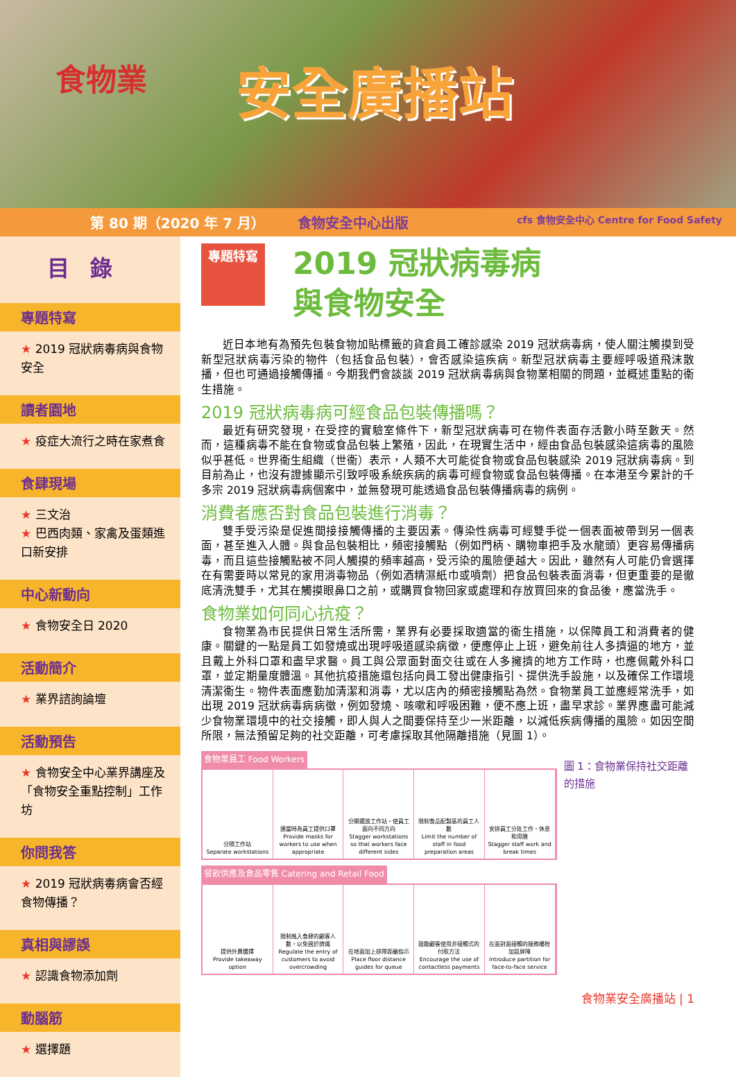食物業
安全廣播站
第 80 期（2020 年 7 月） 食物安全中心出版 cfs 食物安全中心 Centre for Food Safety
目錄
專題特寫
★ 2019 冠狀病毒病與食物安全
讀者園地
★ 疫症大流行之時在家煮食
食肆現場
★ 三文治
★ 巴西肉類、家禽及蛋類進口新安排
中心新動向
★ 食物安全日 2020
活動簡介
★ 業界諮詢論壇
活動預告
★ 食物安全中心業界講座及「食物安全重點控制」工作坊
你問我答
★ 2019 冠狀病毒病會否經食物傳播？
真相與謬誤
★ 認識食物添加劑
動腦筋
★ 選擇題
專題特寫 2019 冠狀病毒病
與食物安全
近日本地有為預先包裝食物加貼標籤的貨倉員工確診感染 2019 冠狀病毒病，使人關注觸摸到受新型冠狀病毒污染的物件（包括食品包裝），會否感染這疾病。新型冠狀病毒主要經呼吸道飛沫散播，但也可通過接觸傳播。今期我們會談談 2019 冠狀病毒病與食物業相關的問題，並概述重點的衞生措施。
2019 冠狀病毒病可經食品包裝傳播嗎？
最近有研究發現，在受控的實驗室條件下，新型冠狀病毒可在物件表面存活數小時至數天。然而，這種病毒不能在食物或食品包裝上繁殖，因此，在現實生活中，經由食品包裝感染這病毒的風險似乎甚低。世界衞生組織（世衞）表示，人類不大可能從食物或食品包裝感染 2019 冠狀病毒病。到目前為止，也沒有證據顯示引致呼吸系統疾病的病毒可經食物或食品包裝傳播。在本港至今累計的千多宗 2019 冠狀病毒病個案中，並無發現可能透過食品包裝傳播病毒的病例。
消費者應否對食品包裝進行消毒？
雙手受污染是促進間接接觸傳播的主要因素。傳染性病毒可經雙手從一個表面被帶到另一個表面，甚至進入人體。與食品包裝相比，頻密接觸點（例如門柄、購物車把手及水龍頭）更容易傳播病毒，而且這些接觸點被不同人觸摸的頻率越高，受污染的風險便越大。因此，雖然有人可能仍會選擇在有需要時以常見的家用消毒物品（例如酒精濕紙巾或噴劑）把食品包裝表面消毒，但更重要的是徹底清洗雙手，尤其在觸摸眼鼻口之前，或購買食物回家或處理和存放買回來的食品後，應當洗手。
食物業如何同心抗疫？
食物業為市民提供日常生活所需，業界有必要採取適當的衞生措施，以保障員工和消費者的健康。關鍵的一點是員工如發燒或出現呼吸道感染病徵，便應停止上班，避免前往人多擠逼的地方，並且戴上外科口罩和盡早求醫。員工與公眾面對面交往或在人多擁擠的地方工作時，也應佩戴外科口罩，並定期量度體溫。其他抗疫措施還包括向員工發出健康指引、提供洗手設施，以及確保工作環境清潔衞生。物件表面應勤加清潔和消毒，尤以店內的頻密接觸點為然。食物業員工並應經常洗手，如出現 2019 冠狀病毒病病徵，例如發燒、咳嗽和呼吸困難，便不應上班，盡早求診。業界應盡可能減少食物業環境中的社交接觸，即人與人之間要保持至少一米距離，以減低疾病傳播的風險。如因空間所限，無法預留足夠的社交距離，可考慮採取其他隔離措施（見圖 1）。
食物業員工 Food Workers
分隔工作站
Separate workstations
適當時為員工提供口罩
Provide masks for workers to use when appropriate
分開擺放工作站，使員工面向不同方向
Stagger workstations so that workers face different sides
限制食品配製區的員工人數
Limit the number of staff in food preparation areas
安排員工分批工作、休息和用膳
Stagger staff work and break times
餐飲供應及食品零售 Catering and Retail Food
提供外賣選擇
Provide takeaway option
限制進入食肆的顧客人數，以免過於擠逼
Regulate the entry of customers to avoid overcrowding
在地面加上排隊距離指示
Place floor distance guides for queue
鼓勵顧客使用非接觸式的付款方法
Encourage the use of contactless payments
在面對面接觸的服務櫃枱加設屏障
Introduce partition for face-to-face service
圖 1：食物業保持社交距離的措施
食物業安全廣播站 | 1